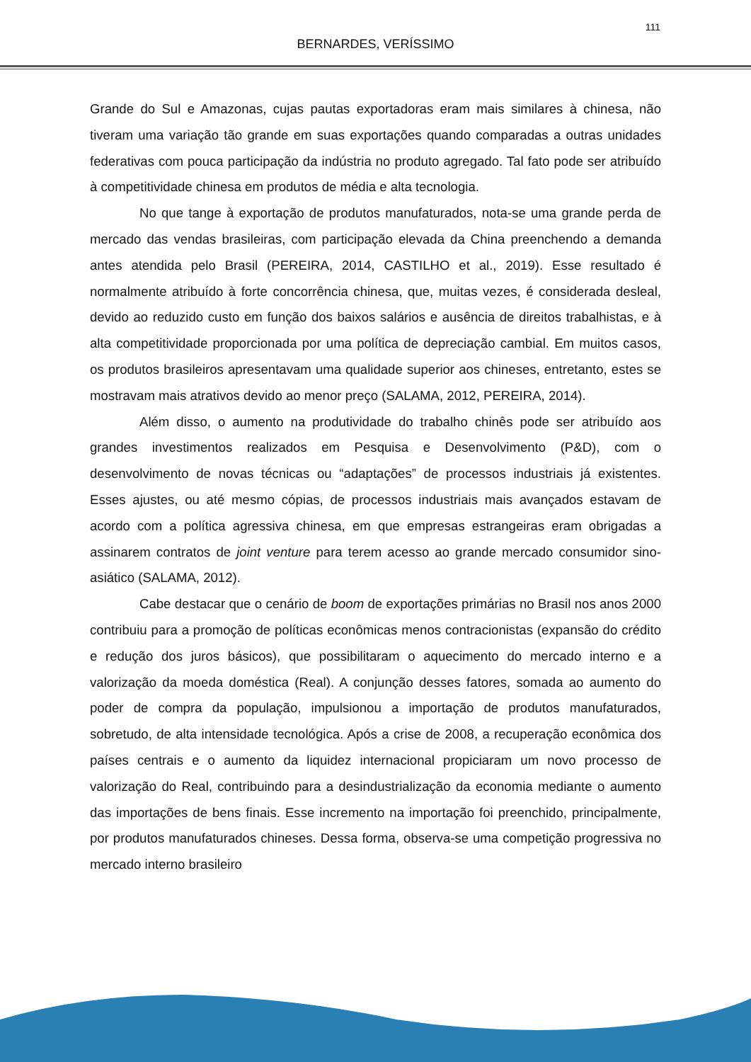BERNARDES, VERÍSSIMO
111
Grande do Sul e Amazonas, cujas pautas exportadoras eram mais similares à chinesa, não tiveram uma variação tão grande em suas exportações quando comparadas a outras unidades federativas com pouca participação da indústria no produto agregado. Tal fato pode ser atribuído à competitividade chinesa em produtos de média e alta tecnologia.
No que tange à exportação de produtos manufaturados, nota-se uma grande perda de mercado das vendas brasileiras, com participação elevada da China preenchendo a demanda antes atendida pelo Brasil (PEREIRA, 2014, CASTILHO et al., 2019). Esse resultado é normalmente atribuído à forte concorrência chinesa, que, muitas vezes, é considerada desleal, devido ao reduzido custo em função dos baixos salários e ausência de direitos trabalhistas, e à alta competitividade proporcionada por uma política de depreciação cambial. Em muitos casos, os produtos brasileiros apresentavam uma qualidade superior aos chineses, entretanto, estes se mostravam mais atrativos devido ao menor preço (SALAMA, 2012, PEREIRA, 2014).
Além disso, o aumento na produtividade do trabalho chinês pode ser atribuído aos grandes investimentos realizados em Pesquisa e Desenvolvimento (P&D), com o desenvolvimento de novas técnicas ou “adaptações” de processos industriais já existentes. Esses ajustes, ou até mesmo cópias, de processos industriais mais avançados estavam de acordo com a política agressiva chinesa, em que empresas estrangeiras eram obrigadas a assinarem contratos de joint venture para terem acesso ao grande mercado consumidor sino-asiático (SALAMA, 2012).
Cabe destacar que o cenário de boom de exportações primárias no Brasil nos anos 2000 contribuiu para a promoção de políticas econômicas menos contracionistas (expansão do crédito e redução dos juros básicos), que possibilitaram o aquecimento do mercado interno e a valorização da moeda doméstica (Real). A conjunção desses fatores, somada ao aumento do poder de compra da população, impulsionou a importação de produtos manufaturados, sobretudo, de alta intensidade tecnológica. Após a crise de 2008, a recuperação econômica dos países centrais e o aumento da liquidez internacional propiciaram um novo processo de valorização do Real, contribuindo para a desindustrialização da economia mediante o aumento das importações de bens finais. Esse incremento na importação foi preenchido, principalmente, por produtos manufaturados chineses. Dessa forma, observa-se uma competição progressiva no mercado interno brasileiro